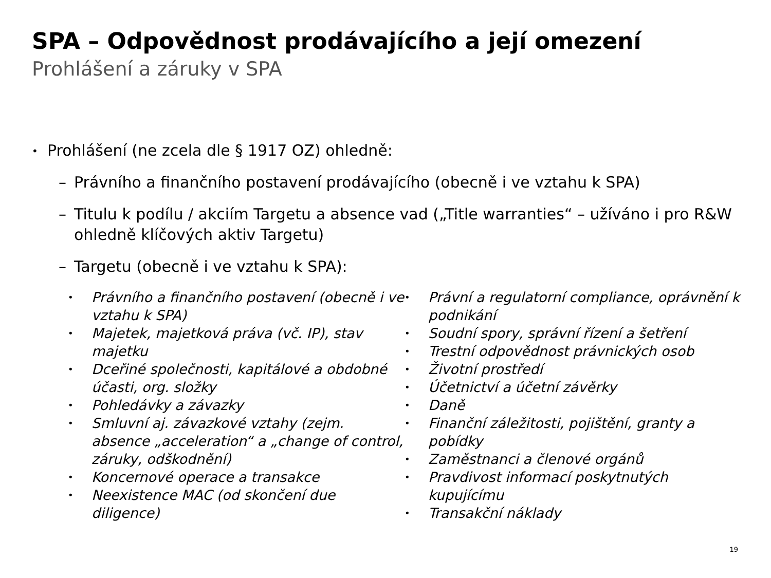SPA – Odpovědnost prodávajícího a její omezení
Prohlášení a záruky v SPA
• Prohlášení (ne zcela dle § 1917 OZ) ohledně:
– Právního a finančního postavení prodávajícího (obecně i ve vztahu k SPA)
– Titulu k podílu / akciím Targetu a absence vad („Title warranties“ – užíváno i pro R&W ohledně klíčových aktiv Targetu)
– Targetu (obecně i ve vztahu k SPA):
• Právního a finančního postavení (obecně i ve vztahu k SPA)
• Majetek, majetková práva (vč. IP), stav majetku
• Dceřiné společnosti, kapitálové a obdobné účasti, org. složky
• Pohledávky a závazky
• Smluvní aj. závazkové vztahy (zejm. absence „acceleration“ a „change of control, záruky, odškodnění)
• Koncernové operace a transakce
• Neexistence MAC (od skončení due diligence)
• Právní a regulatorní compliance, oprávnění k podnikání
• Soudní spory, správní řízení a šetření
• Trestní odpovědnost právnických osob
• Životní prostředí
• Účetnictví a účetní závěrky
• Daně
• Finanční záležitosti, pojištění, granty a pobídky
• Zaměstnanci a členové orgánů
• Pravdivost informací poskytnutých kupujícímu
• Transakční náklady
19